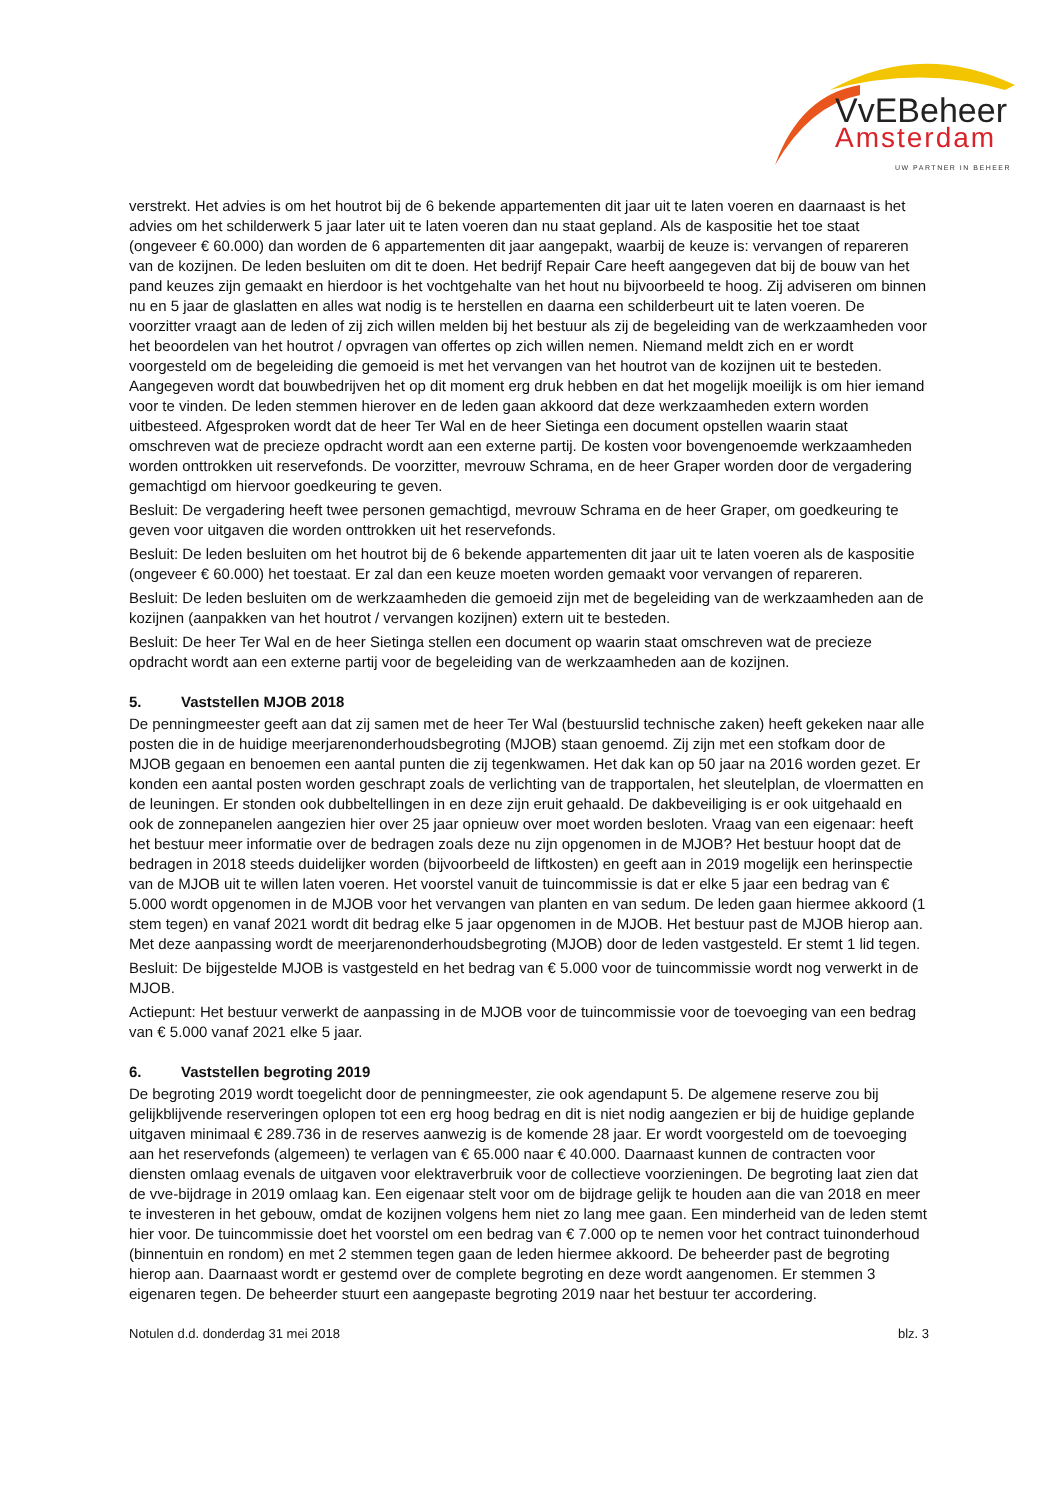VvEBeheer
Amsterdam
UW PARTNER IN BEHEER
verstrekt. Het advies is om het houtrot bij de 6 bekende appartementen dit jaar uit te laten voeren en daarnaast is het advies om het schilderwerk 5 jaar later uit te laten voeren dan nu staat gepland. Als de kaspositie het toe staat (ongeveer € 60.000) dan worden de 6 appartementen dit jaar aangepakt, waarbij de keuze is: vervangen of repareren van de kozijnen. De leden besluiten om dit te doen. Het bedrijf Repair Care heeft aangegeven dat bij de bouw van het pand keuzes zijn gemaakt en hierdoor is het vochtgehalte van het hout nu bijvoorbeeld te hoog. Zij adviseren om binnen nu en 5 jaar de glaslatten en alles wat nodig is te herstellen en daarna een schilderbeurt uit te laten voeren. De voorzitter vraagt aan de leden of zij zich willen melden bij het bestuur als zij de begeleiding van de werkzaamheden voor het beoordelen van het houtrot / opvragen van offertes op zich willen nemen. Niemand meldt zich en er wordt voorgesteld om de begeleiding die gemoeid is met het vervangen van het houtrot van de kozijnen uit te besteden. Aangegeven wordt dat bouwbedrijven het op dit moment erg druk hebben en dat het mogelijk moeilijk is om hier iemand voor te vinden. De leden stemmen hierover en de leden gaan akkoord dat deze werkzaamheden extern worden uitbesteed. Afgesproken wordt dat de heer Ter Wal en de heer Sietinga een document opstellen waarin staat omschreven wat de precieze opdracht wordt aan een externe partij. De kosten voor bovengenoemde werkzaamheden worden onttrokken uit reservefonds. De voorzitter, mevrouw Schrama, en de heer Graper worden door de vergadering gemachtigd om hiervoor goedkeuring te geven.
Besluit: De vergadering heeft twee personen gemachtigd, mevrouw Schrama en de heer Graper, om goedkeuring te geven voor uitgaven die worden onttrokken uit het reservefonds.
Besluit: De leden besluiten om het houtrot bij de 6 bekende appartementen dit jaar uit te laten voeren als de kaspositie (ongeveer € 60.000) het toestaat. Er zal dan een keuze moeten worden gemaakt voor vervangen of repareren.
Besluit: De leden besluiten om de werkzaamheden die gemoeid zijn met de begeleiding van de werkzaamheden aan de kozijnen (aanpakken van het houtrot / vervangen kozijnen) extern uit te besteden.
Besluit: De heer Ter Wal en de heer Sietinga stellen een document op waarin staat omschreven wat de precieze opdracht wordt aan een externe partij voor de begeleiding van de werkzaamheden aan de kozijnen.
5. Vaststellen MJOB 2018
De penningmeester geeft aan dat zij samen met de heer Ter Wal (bestuurslid technische zaken) heeft gekeken naar alle posten die in de huidige meerjarenonderhoudsbegroting (MJOB) staan genoemd. Zij zijn met een stofkam door de MJOB gegaan en benoemen een aantal punten die zij tegenkwamen. Het dak kan op 50 jaar na 2016 worden gezet. Er konden een aantal posten worden geschrapt zoals de verlichting van de trapportalen, het sleutelplan, de vloermatten en de leuningen. Er stonden ook dubbeltellingen in en deze zijn eruit gehaald. De dakbeveiliging is er ook uitgehaald en ook de zonnepanelen aangezien hier over 25 jaar opnieuw over moet worden besloten. Vraag van een eigenaar: heeft het bestuur meer informatie over de bedragen zoals deze nu zijn opgenomen in de MJOB? Het bestuur hoopt dat de bedragen in 2018 steeds duidelijker worden (bijvoorbeeld de liftkosten) en geeft aan in 2019 mogelijk een herinspectie van de MJOB uit te willen laten voeren. Het voorstel vanuit de tuincommissie is dat er elke 5 jaar een bedrag van € 5.000 wordt opgenomen in de MJOB voor het vervangen van planten en van sedum. De leden gaan hiermee akkoord (1 stem tegen) en vanaf 2021 wordt dit bedrag elke 5 jaar opgenomen in de MJOB. Het bestuur past de MJOB hierop aan. Met deze aanpassing wordt de meerjarenonderhoudsbegroting (MJOB) door de leden vastgesteld. Er stemt 1 lid tegen.
Besluit: De bijgestelde MJOB is vastgesteld en het bedrag van € 5.000 voor de tuincommissie wordt nog verwerkt in de MJOB.
Actiepunt: Het bestuur verwerkt de aanpassing in de MJOB voor de tuincommissie voor de toevoeging van een bedrag van € 5.000 vanaf 2021 elke 5 jaar.
6. Vaststellen begroting 2019
De begroting 2019 wordt toegelicht door de penningmeester, zie ook agendapunt 5. De algemene reserve zou bij gelijkblijvende reserveringen oplopen tot een erg hoog bedrag en dit is niet nodig aangezien er bij de huidige geplande uitgaven minimaal € 289.736 in de reserves aanwezig is de komende 28 jaar. Er wordt voorgesteld om de toevoeging aan het reservefonds (algemeen) te verlagen van € 65.000 naar € 40.000. Daarnaast kunnen de contracten voor diensten omlaag evenals de uitgaven voor elektraverbruik voor de collectieve voorzieningen. De begroting laat zien dat de vve-bijdrage in 2019 omlaag kan. Een eigenaar stelt voor om de bijdrage gelijk te houden aan die van 2018 en meer te investeren in het gebouw, omdat de kozijnen volgens hem niet zo lang mee gaan. Een minderheid van de leden stemt hier voor. De tuincommissie doet het voorstel om een bedrag van € 7.000 op te nemen voor het contract tuinonderhoud (binnentuin en rondom) en met 2 stemmen tegen gaan de leden hiermee akkoord. De beheerder past de begroting hierop aan. Daarnaast wordt er gestemd over de complete begroting en deze wordt aangenomen. Er stemmen 3 eigenaren tegen. De beheerder stuurt een aangepaste begroting 2019 naar het bestuur ter accordering.
Notulen d.d. donderdag 31 mei 2018 blz. 3